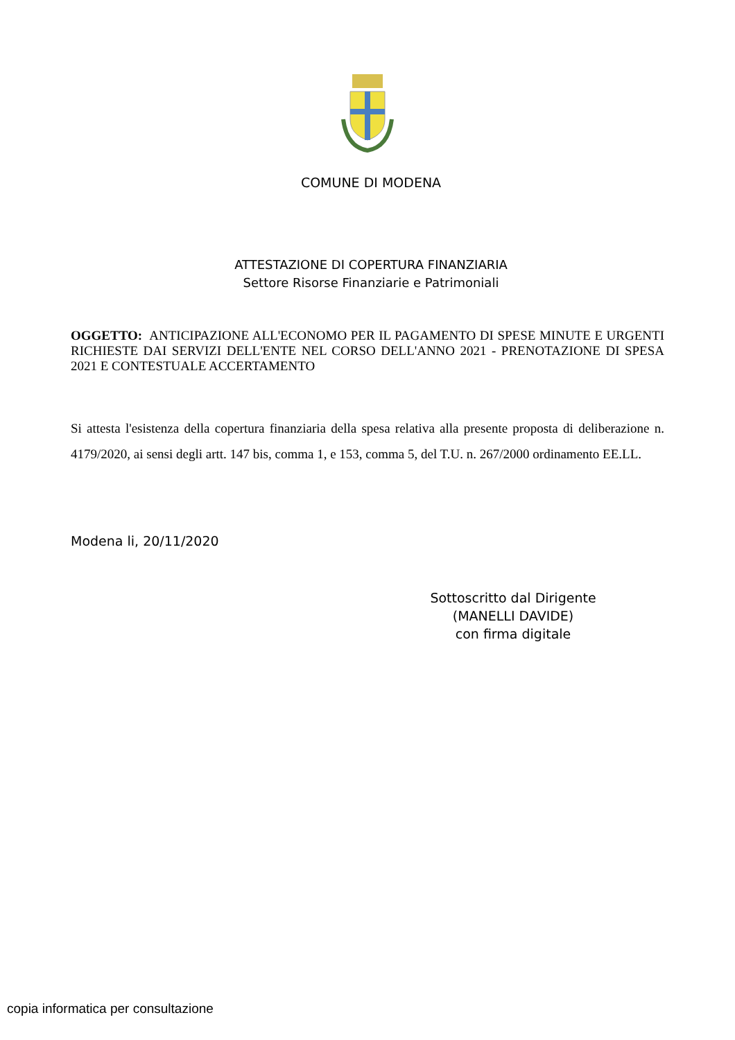COMUNE DI MODENA
ATTESTAZIONE DI COPERTURA FINANZIARIA
Settore Risorse Finanziarie e Patrimoniali
OGGETTO: ANTICIPAZIONE ALL'ECONOMO PER IL PAGAMENTO DI SPESE MINUTE E URGENTI RICHIESTE DAI SERVIZI DELL'ENTE NEL CORSO DELL'ANNO 2021 - PRENOTAZIONE DI SPESA 2021 E CONTESTUALE ACCERTAMENTO
Si attesta l'esistenza della copertura finanziaria della spesa relativa alla presente proposta di deliberazione n. 4179/2020, ai sensi degli artt. 147 bis, comma 1, e 153, comma 5, del T.U. n. 267/2000 ordinamento EE.LL.
Modena li, 20/11/2020
Sottoscritto dal Dirigente
(MANELLI DAVIDE)
con firma digitale
copia informatica per consultazione